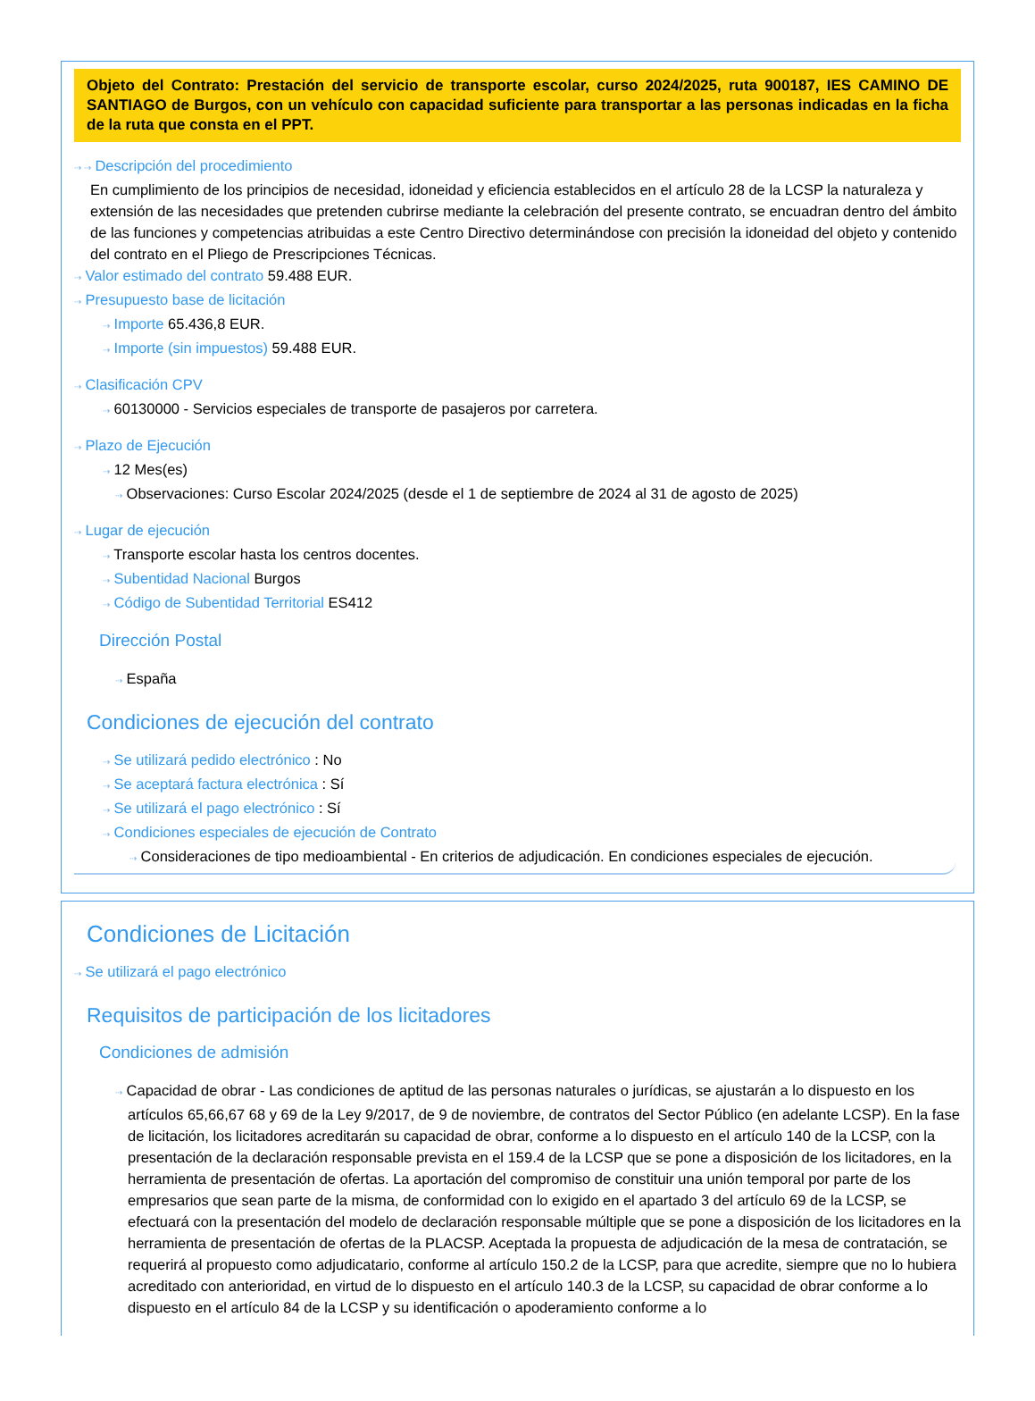Objeto del Contrato: Prestación del servicio de transporte escolar, curso 2024/2025, ruta 900187, IES CAMINO DE SANTIAGO de Burgos, con un vehículo con capacidad suficiente para transportar a las personas indicadas en la ficha de la ruta que consta en el PPT.
⇢ ⇢ Descripción del procedimiento
En cumplimiento de los principios de necesidad, idoneidad y eficiencia establecidos en el artículo 28 de la LCSP la naturaleza y extensión de las necesidades que pretenden cubrirse mediante la celebración del presente contrato, se encuadran dentro del ámbito de las funciones y competencias atribuidas a este Centro Directivo determinándose con precisión la idoneidad del objeto y contenido del contrato en el Pliego de Prescripciones Técnicas.
⇢ Valor estimado del contrato 59.488 EUR.
⇢ Presupuesto base de licitación
⇢ Importe 65.436,8 EUR.
⇢ Importe (sin impuestos) 59.488 EUR.
⇢ Clasificación CPV
⇢ 60130000 - Servicios especiales de transporte de pasajeros por carretera.
⇢ Plazo de Ejecución
⇢ 12 Mes(es)
⇢ Observaciones: Curso Escolar 2024/2025 (desde el 1 de septiembre de 2024 al 31 de agosto de 2025)
⇢ Lugar de ejecución
⇢ Transporte escolar hasta los centros docentes.
⇢ Subentidad Nacional Burgos
⇢ Código de Subentidad Territorial ES412
Dirección Postal
⇢ España
Condiciones de ejecución del contrato
⇢ Se utilizará pedido electrónico : No
⇢ Se aceptará factura electrónica : Sí
⇢ Se utilizará el pago electrónico : Sí
⇢ Condiciones especiales de ejecución de Contrato
⇢ Consideraciones de tipo medioambiental - En criterios de adjudicación. En condiciones especiales de ejecución.
Condiciones de Licitación
⇢ Se utilizará el pago electrónico
Requisitos de participación de los licitadores
Condiciones de admisión
⇢ Capacidad de obrar - Las condiciones de aptitud de las personas naturales o jurídicas, se ajustarán a lo dispuesto en los artículos 65,66,67 68 y 69 de la Ley 9/2017, de 9 de noviembre, de contratos del Sector Público (en adelante LCSP). En la fase de licitación, los licitadores acreditarán su capacidad de obrar, conforme a lo dispuesto en el artículo 140 de la LCSP, con la presentación de la declaración responsable prevista en el 159.4 de la LCSP que se pone a disposición de los licitadores, en la herramienta de presentación de ofertas. La aportación del compromiso de constituir una unión temporal por parte de los empresarios que sean parte de la misma, de conformidad con lo exigido en el apartado 3 del artículo 69 de la LCSP, se efectuará con la presentación del modelo de declaración responsable múltiple que se pone a disposición de los licitadores en la herramienta de presentación de ofertas de la PLACSP. Aceptada la propuesta de adjudicación de la mesa de contratación, se requerirá al propuesto como adjudicatario, conforme al artículo 150.2 de la LCSP, para que acredite, siempre que no lo hubiera acreditado con anterioridad, en virtud de lo dispuesto en el artículo 140.3 de la LCSP, su capacidad de obrar conforme a lo dispuesto en el artículo 84 de la LCSP y su identificación o apoderamiento conforme a lo